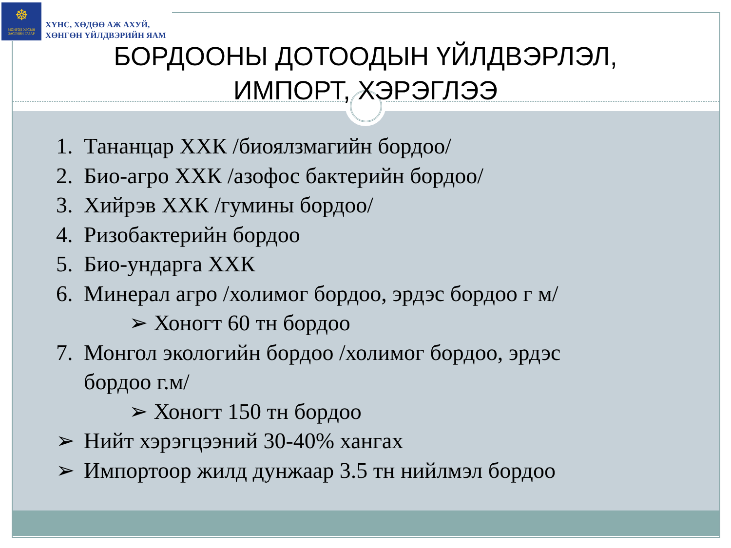☸
МОНГОЛ УЛСЫН ЗАСГИЙН ГАЗАР
ХҮНС, ХӨДӨӨ АЖ АХУЙ,
ХӨНГӨН ҮЙЛДВЭРИЙН ЯАМ
БОРДООНЫ ДОТООДЫН ҮЙЛДВЭРЛЭЛ, ИМПОРТ, ХЭРЭГЛЭЭ
1. Тананцар ХХК /биоялзмагийн бордоо/
2. Био-агро ХХК /азофос бактерийн бордоо/
3. Хийрэв ХХК /гумины бордоо/
4. Ризобактерийн бордоо
5. Био-ундарга ХХК
6. Минерал агро /холимог бордоо, эрдэс бордоо г м/
➢ Хоногт 60 тн бордоо
7. Монгол экологийн бордоо /холимог бордоо, эрдэс
бордоо г.м/
➢ Хоногт 150 тн бордоо
➢ Нийт хэрэгцээний 30-40% хангах
➢ Импортоор жилд дунжаар 3.5 тн нийлмэл бордоо